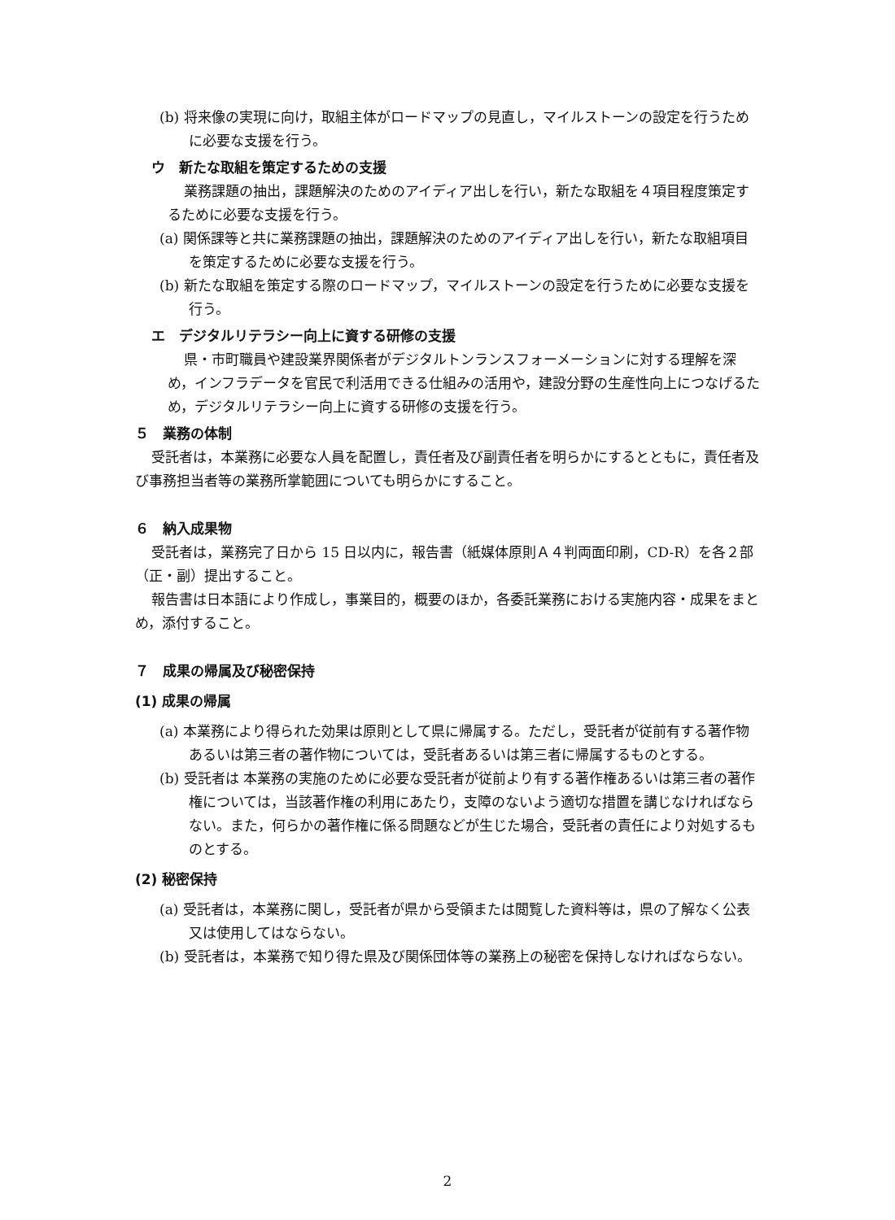(b) 将来像の実現に向け，取組主体がロードマップの見直し，マイルストーンの設定を行うために必要な支援を行う。
ウ　新たな取組を策定するための支援
業務課題の抽出，課題解決のためのアイディア出しを行い，新たな取組を４項目程度策定するために必要な支援を行う。
(a) 関係課等と共に業務課題の抽出，課題解決のためのアイディア出しを行い，新たな取組項目を策定するために必要な支援を行う。
(b) 新たな取組を策定する際のロードマップ，マイルストーンの設定を行うために必要な支援を行う。
エ　デジタルリテラシー向上に資する研修の支援
県・市町職員や建設業界関係者がデジタルトンランスフォーメーションに対する理解を深め，インフラデータを官民で利活用できる仕組みの活用や，建設分野の生産性向上につなげるため，デジタルリテラシー向上に資する研修の支援を行う。
５　業務の体制
受託者は，本業務に必要な人員を配置し，責任者及び副責任者を明らかにするとともに，責任者及び事務担当者等の業務所掌範囲についても明らかにすること。
６　納入成果物
受託者は，業務完了日から 15 日以内に，報告書（紙媒体原則Ａ４判両面印刷，CD-R）を各２部（正・副）提出すること。
報告書は日本語により作成し，事業目的，概要のほか，各委託業務における実施内容・成果をまとめ，添付すること。
７　成果の帰属及び秘密保持
(1) 成果の帰属
(a) 本業務により得られた効果は原則として県に帰属する。ただし，受託者が従前有する著作物あるいは第三者の著作物については，受託者あるいは第三者に帰属するものとする。
(b) 受託者は 本業務の実施のために必要な受託者が従前より有する著作権あるいは第三者の著作権については，当該著作権の利用にあたり，支障のないよう適切な措置を講じなければならない。また，何らかの著作権に係る問題などが生じた場合，受託者の責任により対処するものとする。
(2) 秘密保持
(a) 受託者は，本業務に関し，受託者が県から受領または閲覧した資料等は，県の了解なく公表又は使用してはならない。
(b) 受託者は，本業務で知り得た県及び関係団体等の業務上の秘密を保持しなければならない。
2